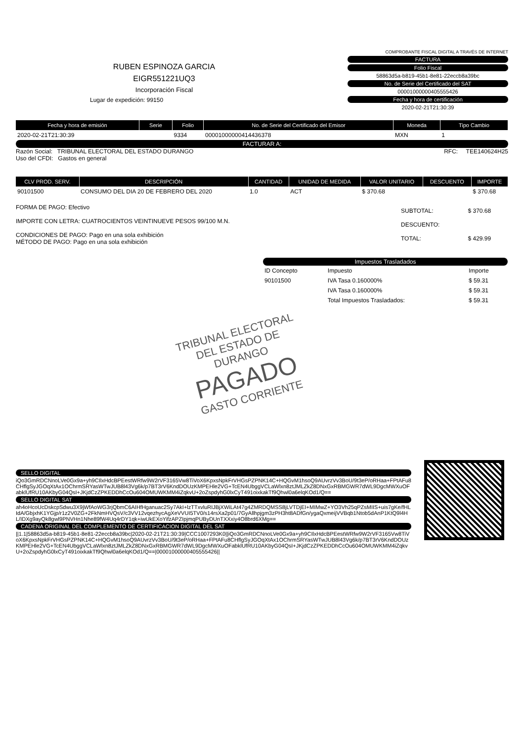RUBEN ESPINOZA GARCIA
EIGR551221UQ3
Incorporación Fiscal
Lugar de expedición: 99150
COMPROBANTE FISCAL DIGITAL A TRAVÉS DE INTERNET
FACTURA
Folio Fiscal
58863d5a-b819-45b1-8e81-22eccb8a39bc
No. de Serie del Certificado del SAT
00001000000405555426
Fecha y hora de certificación
2020-02-21T21:30:39
| Fecha y hora de emisión | Serie | Folio | No. de Serie del Certificado del Emisor | Moneda | Tipo Cambio |
| --- | --- | --- | --- | --- | --- |
| 2020-02-21T21:30:39 | | 9334 | 00001000000414436378 | MXN | 1 |
FACTURAR A:
Razón Social: TRIBUNAL ELECTORAL DEL ESTADO DURANGO
Uso del CFDI: Gastos en general
RFC: TEE140624H25
| CLV PROD. SERV. | DESCRIPCIÓN | CANTIDAD | UNIDAD DE MEDIDA | VALOR UNITARIO | DESCUENTO | IMPORTE |
| --- | --- | --- | --- | --- | --- | --- |
| 90101500 | CONSUMO DEL DIA 20 DE FEBRERO DEL 2020 | 1.0 | ACT | $ 370.68 | | $ 370.68 |
FORMA DE PAGO: Efectivo
IMPORTE CON LETRA: CUATROCIENTOS VEINTINUEVE PESOS 99/100 M.N.
CONDICIONES DE PAGO: Pago en una sola exhibición
MÉTODO DE PAGO: Pago en una sola exhibición
| SUBTOTAL: | $ 370.68 |
| DESCUENTO: | |
| TOTAL: | $ 429.99 |
Impuestos Trasladados
| ID Concepto | Impuesto | Importe |
| 90101500 | IVA Tasa 0.160000% | $ 59.31 |
| | IVA Tasa 0.160000% | $ 59.31 |
| | Total Impuestos Trasladados: | $ 59.31 |
TRIBUNAL ELECTORAL DEL ESTADO DE DURANGO
PAGADO
GASTO CORRIENTE
SELLO DIGITAL
iQo3GmRDCNnoLVe0Gx9a+yh9CIlxHdcBPEestWRfw9W2rVF3165Vw8TiVoX6KpxsNpkFrVHGsPZPNK14C+HQGvM1hsoQ9AUvrzVv3BoU/9t3eP/oRHaa+FPtAFu8CHflgSyJGOqXtAx1OChrmSRYasWTwJUB8l43Vg6k/p7BT3rV6KndDOUzKMPEHle2VG+TcEN4UbggVCLaWlxn8ztJMLZkZ8DNxGxRBMGWR7dWL9DgcMWXuOFabklUfRU10AKbyG04QsI+JKjdCzZPKEDDhCcOu604OMUWKMM4iZqkvU+2oZspdyhG0lxCyT491oixkakTf9Qhwl0a6elqKOd1/Q==
SELLO DIGITAL SAT
ah4oHcoUcDskcpSdwu3X9jWfAoWG3rjQbmC6AIHfHganuac2Sy7AkI+lzTTxvluRIJBjXWiLAt47g4ZMRDQMSS8jLVTDjEI+MIMwZ+YO3Vh25qPZsMIIS+uis7gKe/fHLIdA/GbjxhK1YGjp/r1z2V0ZG+2FkNmHVQsV/c3VV12vqezhycAgXeVVUI5TV0/s14rsXa2p01/7GyAllhpjgm3zPH3ht8ADfGn/ygaQxmeijVVBqb1Ntob5dAnP1KtQ9l4HL/IDXg9ayQk8gwl9PNVHn1Nhe89fW4Uq4rDY1qk+iwUkEXoYifzAPZIpjmqPUByDUnTXXxiy4O8brd6XMg==
CADENA ORIGINAL DEL COMPLEMENTO DE CERTIFICACION DIGITAL DEL SAT
||1.1|58863d5a-b819-45b1-8e81-22eccb8a39bc|2020-02-21T21:30:39|CCC1007293K0||iQo3GmRDCNnoLVe0Gx9a+yh9CIlxHdcBPEestWRfw9W2rVF3165Vw8TiVoX6KpxsNpkFrVHGsPZPNK14C+HQGvM1hsoQ9AUvrzVv3BoU/9t3eP/oRHaa+FPtAFu8CHflgSyJGOqXtAx1OChrmSRYasWTwJUB8l43Vg6k/p7BT3rV6KndDOUzKMPEHle2VG+TcEN4UbggVCLaWlxn8ztJMLZkZ8DNxGxRBMGWR7dWL9DgcMWXuOFabklUfRU10AKbyG04QsI+JKjdCzZPKEDDhCcOu604OMUWKMM4iZqkvU+2oZspdyhG0lxCyT491oixkakTf9Qhwl0a6elqKOd1/Q==|00001000000405555426||